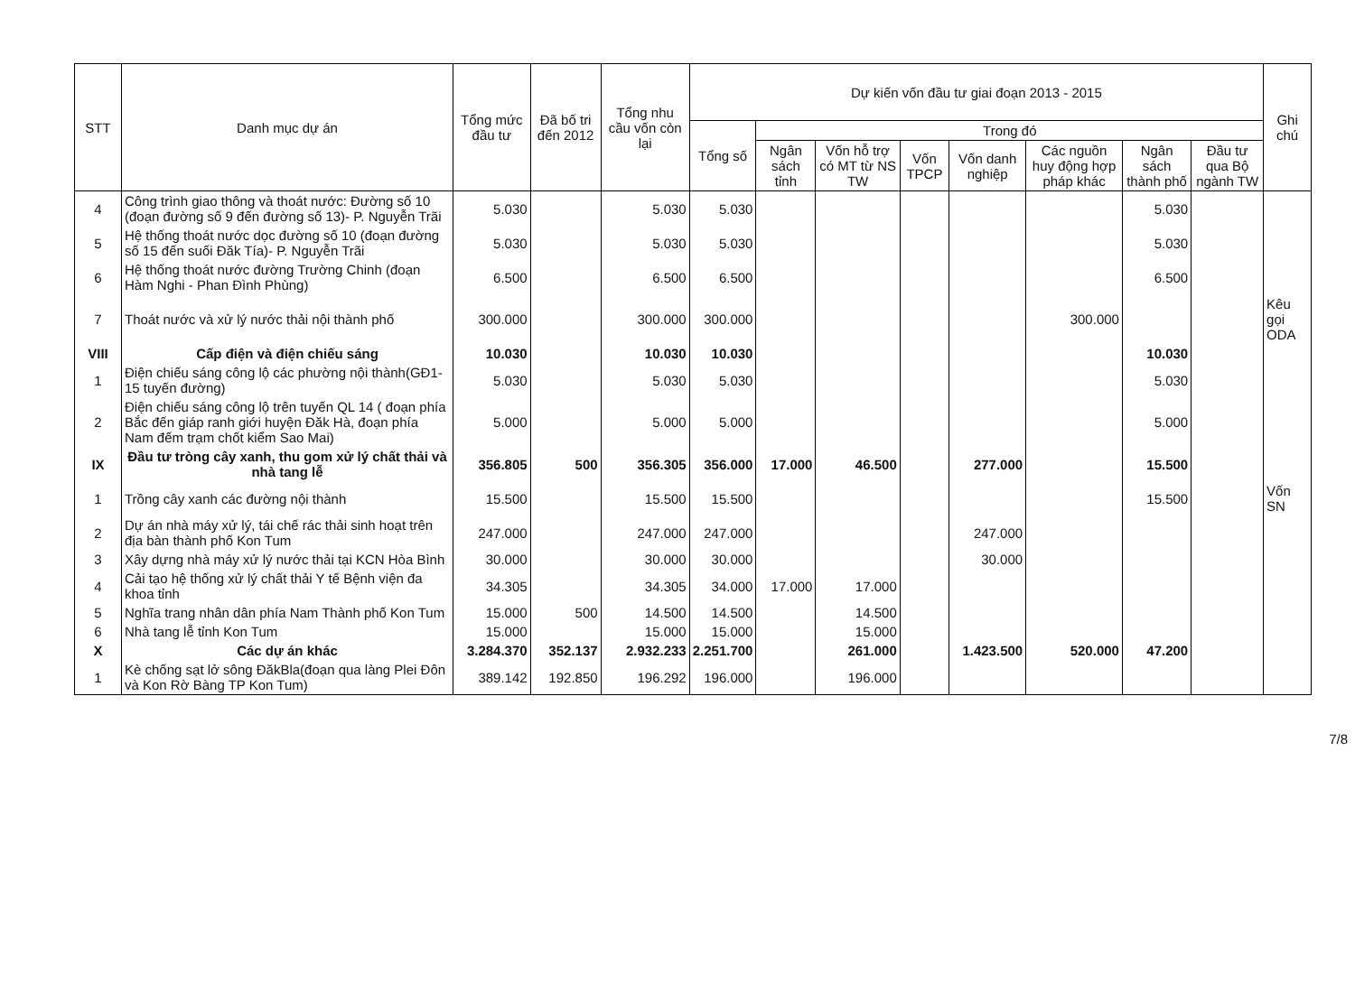| STT | Danh mục dự án | Tổng mức đầu tư | Đã bố tri đến 2012 | Tổng nhu cầu vốn còn lại | Dự kiến vốn đầu tư giai đoạn 2013 - 2015 | | | | | | | | Ghi chú |
| --- | --- | --- | --- | --- | --- | --- | --- | --- | --- | --- | --- | --- | --- |
| | | | | | Tổng số | Trong đó | | | | | | | |
| | | | | | | Ngân sách tỉnh | Vốn hỗ trợ có MT từ NS TW | Vốn TPCP | Vốn danh nghiệp | Các nguồn huy động hợp pháp khác | Ngân sách thành phố | Đầu tư qua Bộ ngành TW | |
| 4 | Công trình giao thông và thoát nước: Đường số 10 (đoạn đường số 9 đến đường số 13)- P. Nguyễn Trãi | 5.030 | | 5.030 | 5.030 | | | | | | 5.030 | | |
| 5 | Hệ thống thoát nước dọc đường số 10 (đoạn đường số 15 đến suối Đăk Tía)- P. Nguyễn Trãi | 5.030 | | 5.030 | 5.030 | | | | | | 5.030 | | |
| 6 | Hệ thống thoát nước đường Trường Chinh (đoạn Hàm Nghi - Phan Đình Phùng) | 6.500 | | 6.500 | 6.500 | | | | | | 6.500 | | |
| 7 | Thoát nước và xử lý nước thải nội thành phố | 300.000 | | 300.000 | 300.000 | | | | | 300.000 | | | Kêu gọi ODA |
| VIII | Cấp điện và điện chiếu sáng | 10.030 | | 10.030 | 10.030 | | | | | | 10.030 | | |
| 1 | Điện chiếu sáng công lộ các phường nội thành(GĐ1-15 tuyến đường) | 5.030 | | 5.030 | 5.030 | | | | | | 5.030 | | |
| 2 | Điện chiếu sáng công lộ trên tuyến QL 14 ( đoạn phía Bắc đến giáp ranh giới huyện Đăk Hà, đoạn phía Nam đếm trạm chốt kiểm Sao Mai) | 5.000 | | 5.000 | 5.000 | | | | | | 5.000 | | |
| IX | Đầu tư tròng cây xanh, thu gom xử lý chất thải và nhà tang lễ | 356.805 | 500 | 356.305 | 356.000 | 17.000 | 46.500 | | 277.000 | | 15.500 | | |
| 1 | Trồng cây xanh các đường nội thành | 15.500 | | 15.500 | 15.500 | | | | | | 15.500 | | Vốn SN |
| 2 | Dự án nhà máy xử lý, tái chế rác thải sinh hoạt trên địa bàn thành phố Kon Tum | 247.000 | | 247.000 | 247.000 | | | | 247.000 | | | | |
| 3 | Xây dựng nhà máy xử lý nước thải tại KCN Hòa Bình | 30.000 | | 30.000 | 30.000 | | | | 30.000 | | | | |
| 4 | Cải tạo hệ thống xử lý chất thải Y tế Bệnh viện đa khoa tỉnh | 34.305 | | 34.305 | 34.000 | 17.000 | 17.000 | | | | | | |
| 5 | Nghĩa trang nhân dân phía Nam Thành phố Kon Tum | 15.000 | 500 | 14.500 | 14.500 | | 14.500 | | | | | | |
| 6 | Nhà tang lễ tỉnh Kon Tum | 15.000 | | 15.000 | 15.000 | | 15.000 | | | | | | |
| X | Các dự án khác | 3.284.370 | 352.137 | 2.932.233 | 2.251.700 | | 261.000 | | 1.423.500 | 520.000 | 47.200 | | |
| 1 | Kè chống sạt lở sông ĐăkBla(đoạn qua làng Plei Đôn và Kon Rờ Bàng TP Kon Tum) | 389.142 | 192.850 | 196.292 | 196.000 | | 196.000 | | | | | | |
7/8